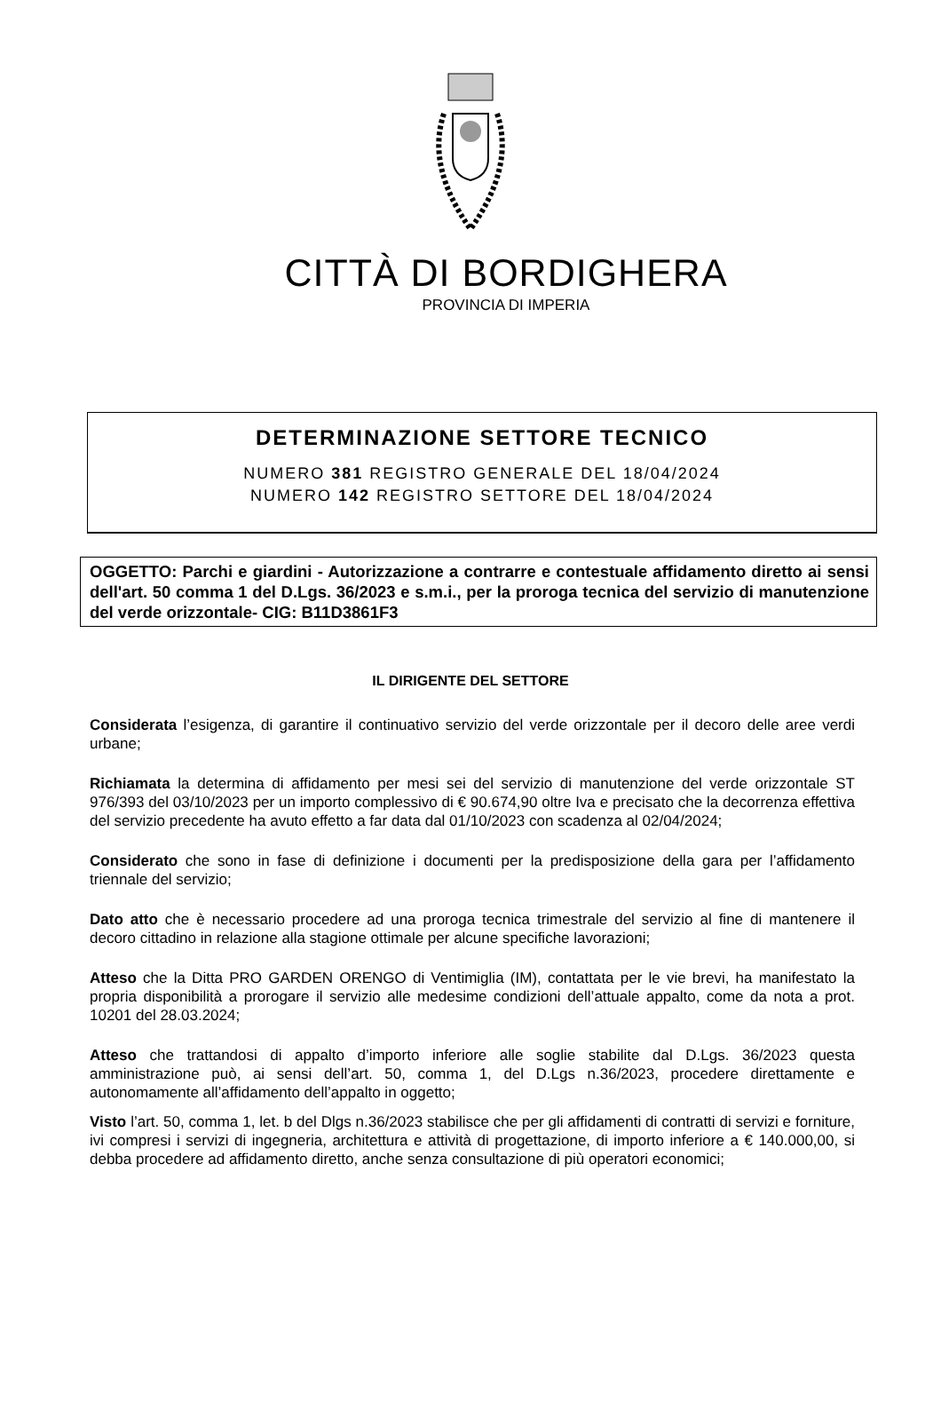CITTÀ DI BORDIGHERA
PROVINCIA DI IMPERIA
DETERMINAZIONE SETTORE TECNICO
NUMERO 381 REGISTRO GENERALE DEL 18/04/2024
NUMERO 142 REGISTRO SETTORE DEL 18/04/2024
OGGETTO: Parchi e giardini - Autorizzazione a contrarre e contestuale affidamento diretto ai sensi dell'art. 50 comma 1 del D.Lgs. 36/2023 e s.m.i., per la proroga tecnica del servizio di manutenzione del verde orizzontale- CIG: B11D3861F3
IL DIRIGENTE DEL SETTORE
Considerata l’esigenza, di garantire il continuativo servizio del verde orizzontale per il decoro delle aree verdi urbane;
Richiamata la determina di affidamento per mesi sei del servizio di manutenzione del verde orizzontale ST 976/393 del 03/10/2023 per un importo complessivo di € 90.674,90 oltre Iva e precisato che la decorrenza effettiva del servizio precedente ha avuto effetto a far data dal 01/10/2023 con scadenza al 02/04/2024;
Considerato che sono in fase di definizione i documenti per la predisposizione della gara per l’affidamento triennale del servizio;
Dato atto che è necessario procedere ad una proroga tecnica trimestrale del servizio al fine di mantenere il decoro cittadino in relazione alla stagione ottimale per alcune specifiche lavorazioni;
Atteso che la Ditta PRO GARDEN ORENGO di Ventimiglia (IM), contattata per le vie brevi, ha manifestato la propria disponibilità a prorogare il servizio alle medesime condizioni dell’attuale appalto, come da nota a prot. 10201 del 28.03.2024;
Atteso che trattandosi di appalto d’importo inferiore alle soglie stabilite dal D.Lgs. 36/2023 questa amministrazione può, ai sensi dell’art. 50, comma 1, del D.Lgs n.36/2023, procedere direttamente e autonomamente all’affidamento dell’appalto in oggetto;
Visto l’art. 50, comma 1, let. b del Dlgs n.36/2023 stabilisce che per gli affidamenti di contratti di servizi e forniture, ivi compresi i servizi di ingegneria, architettura e attività di progettazione, di importo inferiore a € 140.000,00, si debba procedere ad affidamento diretto, anche senza consultazione di più operatori economici;